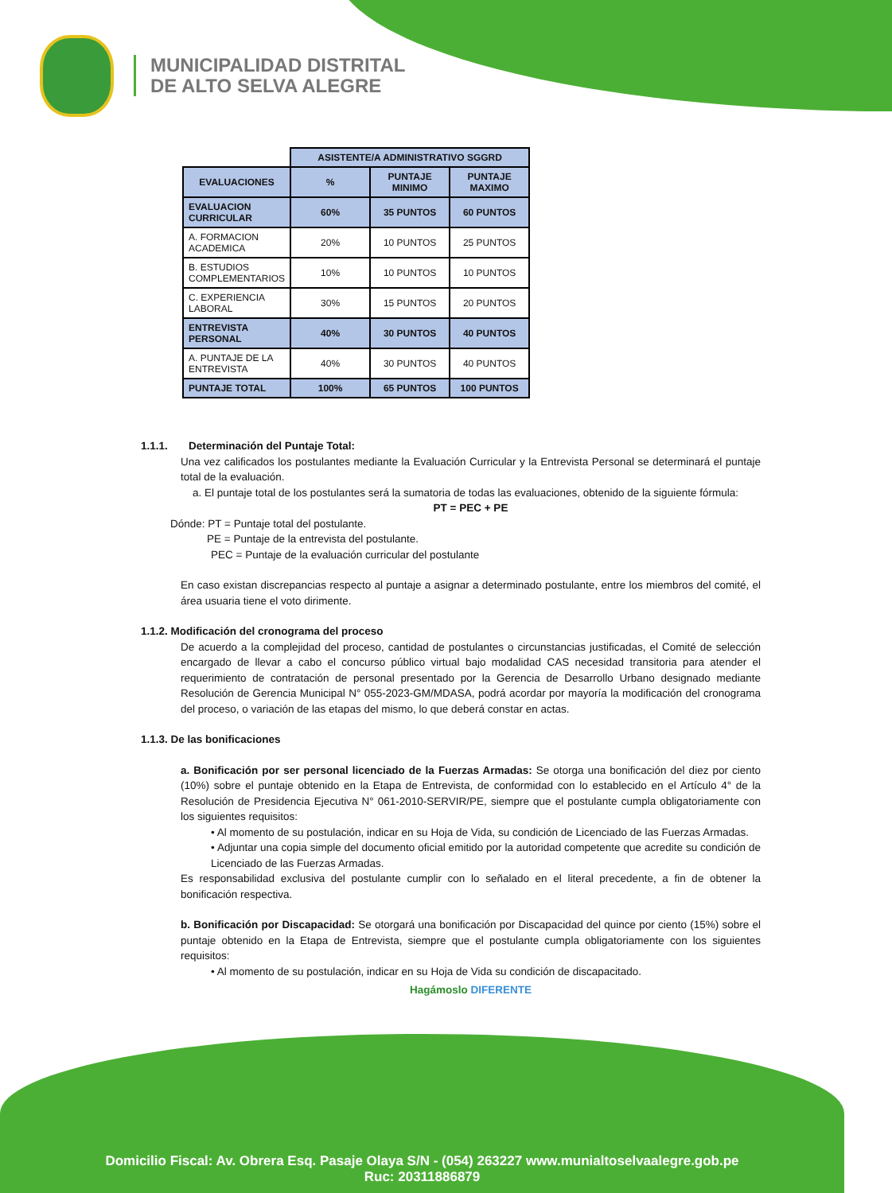MUNICIPALIDAD DISTRITAL
DE ALTO SELVA ALEGRE
| | ASISTENTE/A ADMINISTRATIVO SGGRD | | |
| EVALUACIONES | % | PUNTAJE MINIMO | PUNTAJE MAXIMO |
| EVALUACION CURRICULAR | 60% | 35 PUNTOS | 60 PUNTOS |
| A. FORMACION ACADEMICA | 20% | 10 PUNTOS | 25 PUNTOS |
| B. ESTUDIOS COMPLEMENTARIOS | 10% | 10 PUNTOS | 10 PUNTOS |
| C. EXPERIENCIA LABORAL | 30% | 15 PUNTOS | 20 PUNTOS |
| ENTREVISTA PERSONAL | 40% | 30 PUNTOS | 40 PUNTOS |
| A. PUNTAJE DE LA ENTREVISTA | 40% | 30 PUNTOS | 40 PUNTOS |
| PUNTAJE TOTAL | 100% | 65 PUNTOS | 100 PUNTOS |
1.1.1. Determinación del Puntaje Total:
Una vez calificados los postulantes mediante la Evaluación Curricular y la Entrevista Personal se determinará el puntaje total de la evaluación.
a. El puntaje total de los postulantes será la sumatoria de todas las evaluaciones, obtenido de la siguiente fórmula:
PT = PEC + PE
Dónde: PT = Puntaje total del postulante.
PE = Puntaje de la entrevista del postulante.
PEC = Puntaje de la evaluación curricular del postulante
En caso existan discrepancias respecto al puntaje a asignar a determinado postulante, entre los miembros del comité, el área usuaria tiene el voto dirimente.
1.1.2. Modificación del cronograma del proceso
De acuerdo a la complejidad del proceso, cantidad de postulantes o circunstancias justificadas, el Comité de selección encargado de llevar a cabo el concurso público virtual bajo modalidad CAS necesidad transitoria para atender el requerimiento de contratación de personal presentado por la Gerencia de Desarrollo Urbano designado mediante Resolución de Gerencia Municipal N° 055-2023-GM/MDASA, podrá acordar por mayoría la modificación del cronograma del proceso, o variación de las etapas del mismo, lo que deberá constar en actas.
1.1.3. De las bonificaciones
a. Bonificación por ser personal licenciado de la Fuerzas Armadas: Se otorga una bonificación del diez por ciento (10%) sobre el puntaje obtenido en la Etapa de Entrevista, de conformidad con lo establecido en el Artículo 4° de la Resolución de Presidencia Ejecutiva N° 061-2010-SERVIR/PE, siempre que el postulante cumpla obligatoriamente con los siguientes requisitos:
• Al momento de su postulación, indicar en su Hoja de Vida, su condición de Licenciado de las Fuerzas Armadas.
• Adjuntar una copia simple del documento oficial emitido por la autoridad competente que acredite su condición de Licenciado de las Fuerzas Armadas.
Es responsabilidad exclusiva del postulante cumplir con lo señalado en el literal precedente, a fin de obtener la bonificación respectiva.
b. Bonificación por Discapacidad: Se otorgará una bonificación por Discapacidad del quince por ciento (15%) sobre el puntaje obtenido en la Etapa de Entrevista, siempre que el postulante cumpla obligatoriamente con los siguientes requisitos:
• Al momento de su postulación, indicar en su Hoja de Vida su condición de discapacitado.
Hagámoslo DIFERENTE
Domicilio Fiscal: Av. Obrera Esq. Pasaje Olaya S/N - (054) 263227 www.munialtoselvaalegre.gob.pe
Ruc: 20311886879